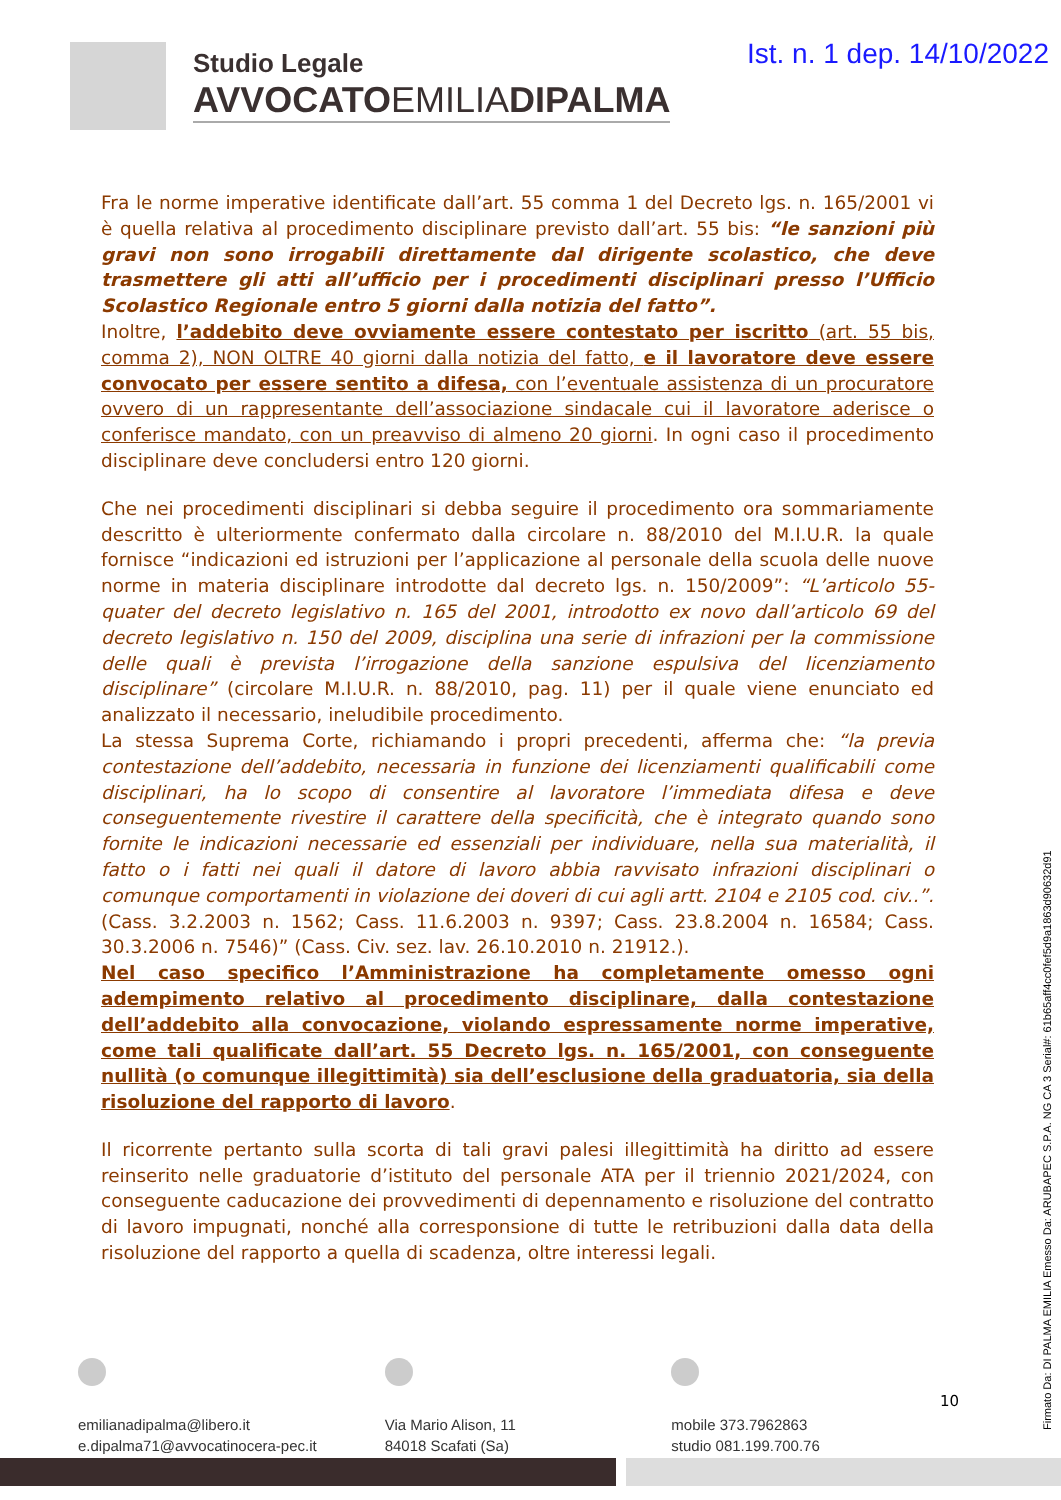Studio Legale
AVVOCATOEMILIADIPALMA
Ist. n. 1 dep. 14/10/2022
Fra le norme imperative identificate dall’art. 55 comma 1 del Decreto lgs. n. 165/2001 vi è quella relativa al procedimento disciplinare previsto dall’art. 55 bis: “le sanzioni più gravi non sono irrogabili direttamente dal dirigente scolastico, che deve trasmettere gli atti all’ufficio per i procedimenti disciplinari presso l’Ufficio Scolastico Regionale entro 5 giorni dalla notizia del fatto”.
Inoltre, l’addebito deve ovviamente essere contestato per iscritto (art. 55 bis, comma 2), NON OLTRE 40 giorni dalla notizia del fatto, e il lavoratore deve essere convocato per essere sentito a difesa, con l’eventuale assistenza di un procuratore ovvero di un rappresentante dell’associazione sindacale cui il lavoratore aderisce o conferisce mandato, con un preavviso di almeno 20 giorni. In ogni caso il procedimento disciplinare deve concludersi entro 120 giorni.
Che nei procedimenti disciplinari si debba seguire il procedimento ora sommariamente descritto è ulteriormente confermato dalla circolare n. 88/2010 del M.I.U.R. la quale fornisce “indicazioni ed istruzioni per l’applicazione al personale della scuola delle nuove norme in materia disciplinare introdotte dal decreto lgs. n. 150/2009”: “L’articolo 55-quater del decreto legislativo n. 165 del 2001, introdotto ex novo dall’articolo 69 del decreto legislativo n. 150 del 2009, disciplina una serie di infrazioni per la commissione delle quali è prevista l’irrogazione della sanzione espulsiva del licenziamento disciplinare” (circolare M.I.U.R. n. 88/2010, pag. 11) per il quale viene enunciato ed analizzato il necessario, ineludibile procedimento.
La stessa Suprema Corte, richiamando i propri precedenti, afferma che: “la previa contestazione dell’addebito, necessaria in funzione dei licenziamenti qualificabili come disciplinari, ha lo scopo di consentire al lavoratore l’immediata difesa e deve conseguentemente rivestire il carattere della specificità, che è integrato quando sono fornite le indicazioni necessarie ed essenziali per individuare, nella sua materialità, il fatto o i fatti nei quali il datore di lavoro abbia ravvisato infrazioni disciplinari o comunque comportamenti in violazione dei doveri di cui agli artt. 2104 e 2105 cod. civ..”. (Cass. 3.2.2003 n. 1562; Cass. 11.6.2003 n. 9397; Cass. 23.8.2004 n. 16584; Cass. 30.3.2006 n. 7546)” (Cass. Civ. sez. lav. 26.10.2010 n. 21912.).
Nel caso specifico l’Amministrazione ha completamente omesso ogni adempimento relativo al procedimento disciplinare, dalla contestazione dell’addebito alla convocazione, violando espressamente norme imperative, come tali qualificate dall’art. 55 Decreto lgs. n. 165/2001, con conseguente nullità (o comunque illegittimità) sia dell’esclusione della graduatoria, sia della risoluzione del rapporto di lavoro.
Il ricorrente pertanto sulla scorta di tali gravi palesi illegittimità ha diritto ad essere reinserito nelle graduatorie d’istituto del personale ATA per il triennio 2021/2024, con conseguente caducazione dei provvedimenti di depennamento e risoluzione del contratto di lavoro impugnati, nonché alla corresponsione di tutte le retribuzioni dalla data della risoluzione del rapporto a quella di scadenza, oltre interessi legali.
Firmato Da: DI PALMA EMILIA Emesso Da: ARUBAPEC S.P.A. NG CA 3 Serial#: 61b65aff4cc0fef5d9a1863d90632d91
emilianadipalma@libero.it
e.dipalma71@avvocatinocera-pec.it
Via Mario Alison, 11
84018 Scafati (Sa)
mobile 373.7962863
studio 081.199.700.76
10